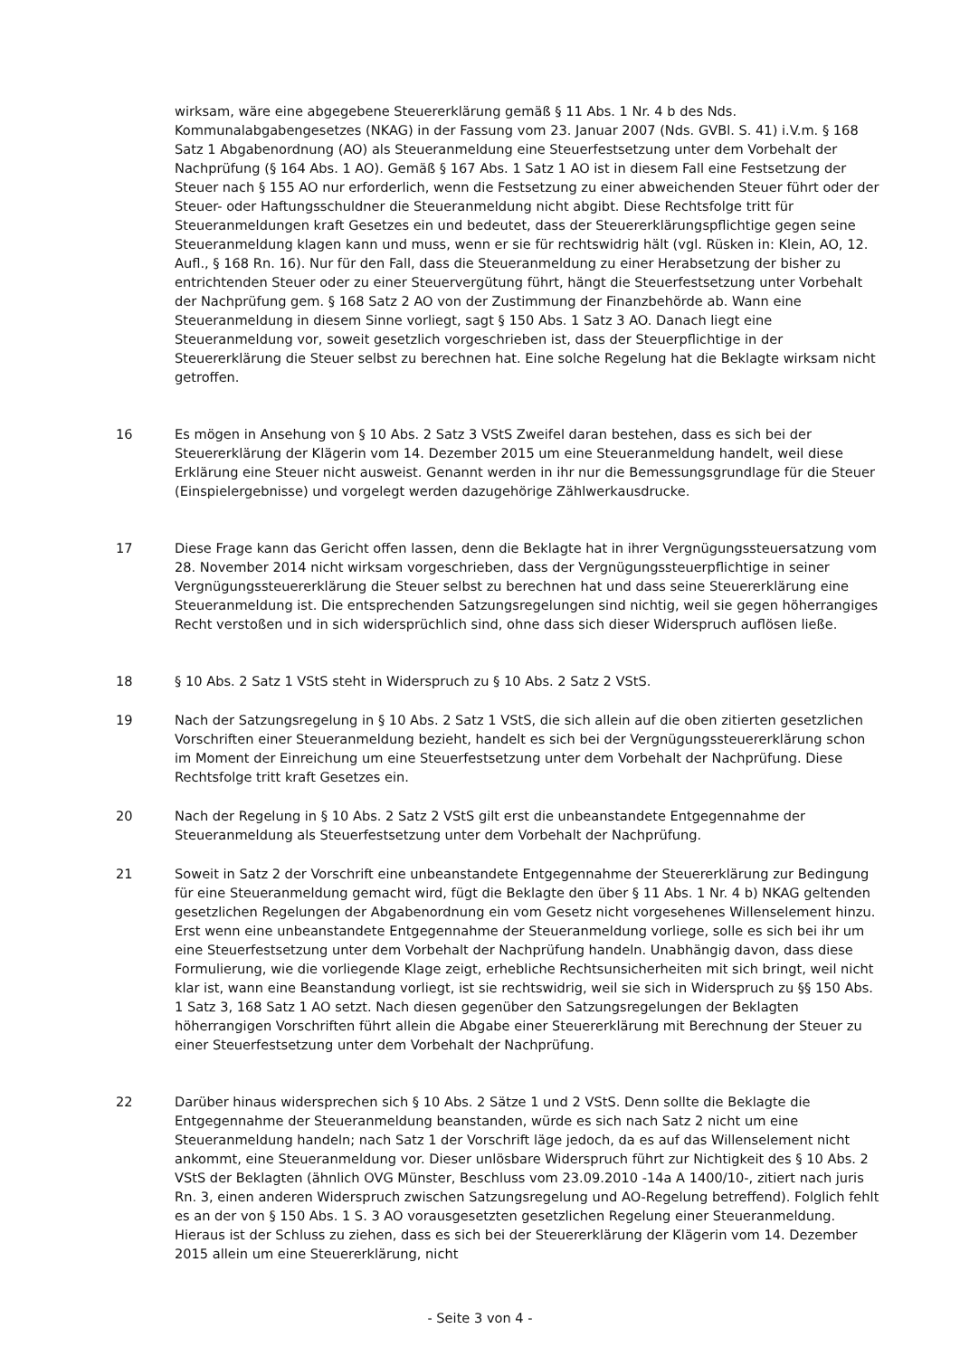wirksam, wäre eine abgegebene Steuererklärung gemäß § 11 Abs. 1 Nr. 4 b des Nds. Kommunalabgabengesetzes (NKAG) in der Fassung vom 23. Januar 2007 (Nds. GVBl. S. 41) i.V.m. § 168 Satz 1 Abgabenordnung (AO) als Steueranmeldung eine Steuerfestsetzung unter dem Vorbehalt der Nachprüfung (§ 164 Abs. 1 AO). Gemäß § 167 Abs. 1 Satz 1 AO ist in diesem Fall eine Festsetzung der Steuer nach § 155 AO nur erforderlich, wenn die Festsetzung zu einer abweichenden Steuer führt oder der Steuer- oder Haftungsschuldner die Steueranmeldung nicht abgibt. Diese Rechtsfolge tritt für Steueranmeldungen kraft Gesetzes ein und bedeutet, dass der Steuererklärungspflichtige gegen seine Steueranmeldung klagen kann und muss, wenn er sie für rechtswidrig hält (vgl. Rüsken in: Klein, AO, 12. Aufl., § 168 Rn. 16). Nur für den Fall, dass die Steueranmeldung zu einer Herabsetzung der bisher zu entrichtenden Steuer oder zu einer Steuervergütung führt, hängt die Steuerfestsetzung unter Vorbehalt der Nachprüfung gem. § 168 Satz 2 AO von der Zustimmung der Finanzbehörde ab. Wann eine Steueranmeldung in diesem Sinne vorliegt, sagt § 150 Abs. 1 Satz 3 AO. Danach liegt eine Steueranmeldung vor, soweit gesetzlich vorgeschrieben ist, dass der Steuerpflichtige in der Steuererklärung die Steuer selbst zu berechnen hat. Eine solche Regelung hat die Beklagte wirksam nicht getroffen.
16 Es mögen in Ansehung von § 10 Abs. 2 Satz 3 VStS Zweifel daran bestehen, dass es sich bei der Steuererklärung der Klägerin vom 14. Dezember 2015 um eine Steueranmeldung handelt, weil diese Erklärung eine Steuer nicht ausweist. Genannt werden in ihr nur die Bemessungsgrundlage für die Steuer (Einspielergebnisse) und vorgelegt werden dazugehörige Zählwerkausdrucke.
17 Diese Frage kann das Gericht offen lassen, denn die Beklagte hat in ihrer Vergnügungssteuersatzung vom 28. November 2014 nicht wirksam vorgeschrieben, dass der Vergnügungssteuerpflichtige in seiner Vergnügungssteuererklärung die Steuer selbst zu berechnen hat und dass seine Steuererklärung eine Steueranmeldung ist. Die entsprechenden Satzungsregelungen sind nichtig, weil sie gegen höherrangiges Recht verstoßen und in sich widersprüchlich sind, ohne dass sich dieser Widerspruch auflösen ließe.
18 § 10 Abs. 2 Satz 1 VStS steht in Widerspruch zu § 10 Abs. 2 Satz 2 VStS.
19 Nach der Satzungsregelung in § 10 Abs. 2 Satz 1 VStS, die sich allein auf die oben zitierten gesetzlichen Vorschriften einer Steueranmeldung bezieht, handelt es sich bei der Vergnügungssteuererklärung schon im Moment der Einreichung um eine Steuerfestsetzung unter dem Vorbehalt der Nachprüfung. Diese Rechtsfolge tritt kraft Gesetzes ein.
20 Nach der Regelung in § 10 Abs. 2 Satz 2 VStS gilt erst die unbeanstandete Entgegennahme der Steueranmeldung als Steuerfestsetzung unter dem Vorbehalt der Nachprüfung.
21 Soweit in Satz 2 der Vorschrift eine unbeanstandete Entgegennahme der Steuererklärung zur Bedingung für eine Steueranmeldung gemacht wird, fügt die Beklagte den über § 11 Abs. 1 Nr. 4 b) NKAG geltenden gesetzlichen Regelungen der Abgabenordnung ein vom Gesetz nicht vorgesehenes Willenselement hinzu. Erst wenn eine unbeanstandete Entgegennahme der Steueranmeldung vorliege, solle es sich bei ihr um eine Steuerfestsetzung unter dem Vorbehalt der Nachprüfung handeln. Unabhängig davon, dass diese Formulierung, wie die vorliegende Klage zeigt, erhebliche Rechtsunsicherheiten mit sich bringt, weil nicht klar ist, wann eine Beanstandung vorliegt, ist sie rechtswidrig, weil sie sich in Widerspruch zu §§ 150 Abs. 1 Satz 3, 168 Satz 1 AO setzt. Nach diesen gegenüber den Satzungsregelungen der Beklagten höherrangigen Vorschriften führt allein die Abgabe einer Steuererklärung mit Berechnung der Steuer zu einer Steuerfestsetzung unter dem Vorbehalt der Nachprüfung.
22 Darüber hinaus widersprechen sich § 10 Abs. 2 Sätze 1 und 2 VStS. Denn sollte die Beklagte die Entgegennahme der Steueranmeldung beanstanden, würde es sich nach Satz 2 nicht um eine Steueranmeldung handeln; nach Satz 1 der Vorschrift läge jedoch, da es auf das Willenselement nicht ankommt, eine Steueranmeldung vor. Dieser unlösbare Widerspruch führt zur Nichtigkeit des § 10 Abs. 2 VStS der Beklagten (ähnlich OVG Münster, Beschluss vom 23.09.2010 -14a A 1400/10-, zitiert nach juris Rn. 3, einen anderen Widerspruch zwischen Satzungsregelung und AO-Regelung betreffend). Folglich fehlt es an der von § 150 Abs. 1 S. 3 AO vorausgesetzten gesetzlichen Regelung einer Steueranmeldung. Hieraus ist der Schluss zu ziehen, dass es sich bei der Steuererklärung der Klägerin vom 14. Dezember 2015 allein um eine Steuererklärung, nicht
- Seite 3 von 4 -